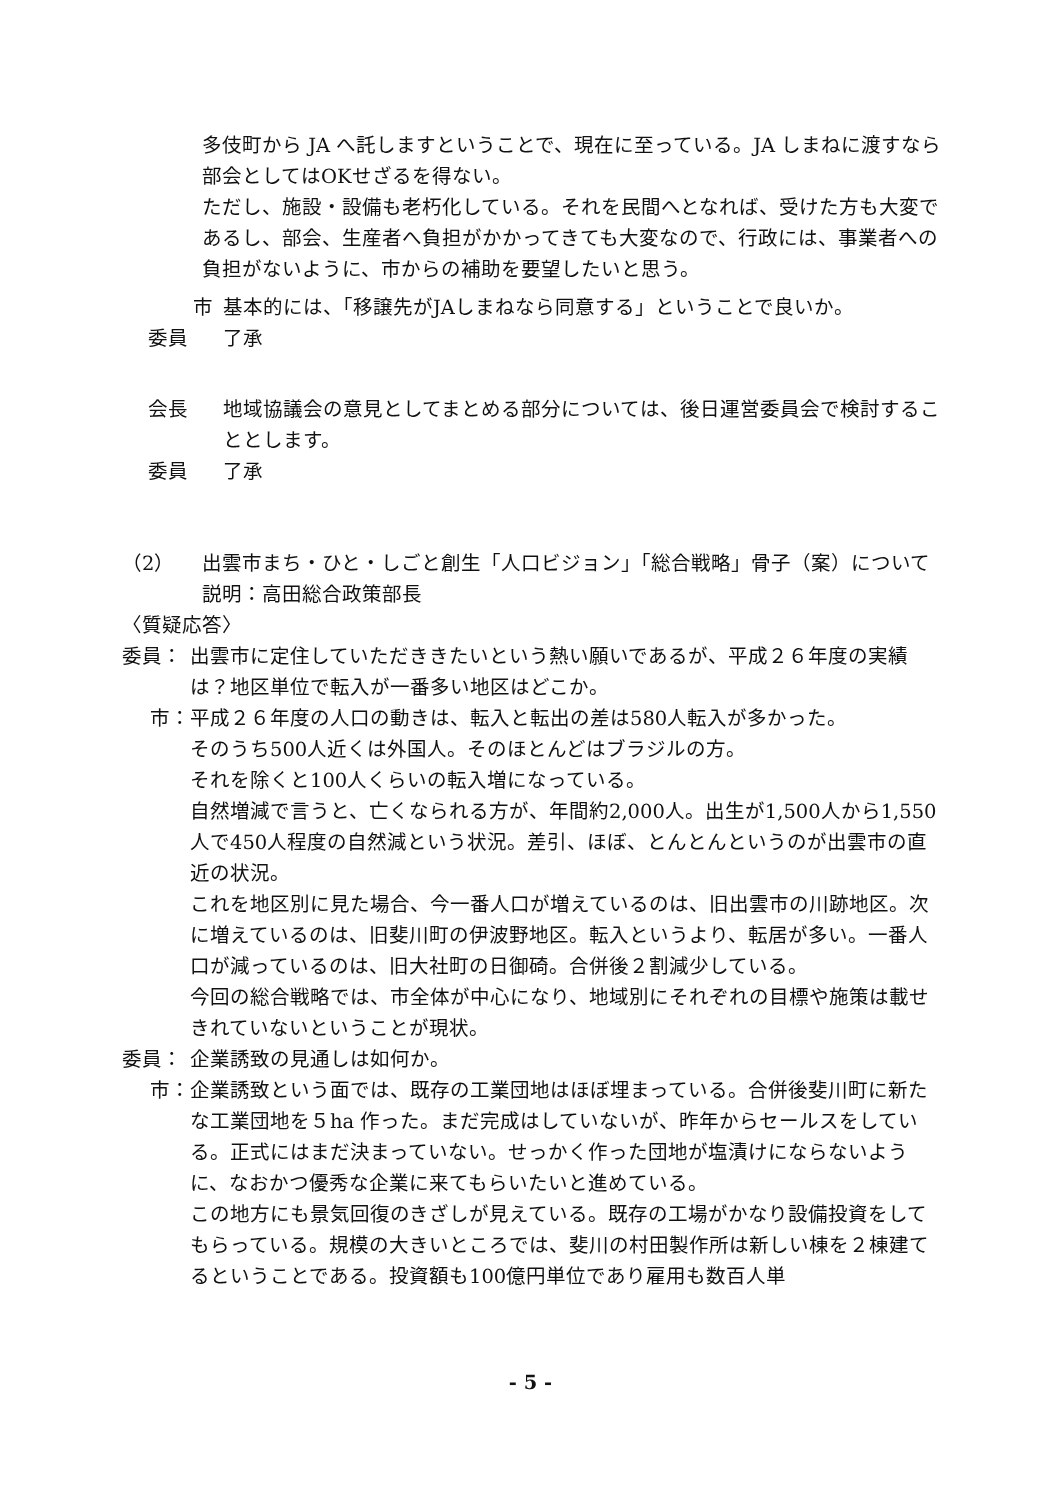多伎町から JA へ託しますということで、現在に至っている。JA しまねに渡すなら部会としてはOKせざるを得ない。
ただし、施設・設備も老朽化している。それを民間へとなれば、受けた方も大変であるし、部会、生産者へ負担がかかってきても大変なので、行政には、事業者への負担がないように、市からの補助を要望したいと思う。
市 基本的には、「移譲先がJAしまねなら同意する」ということで良いか。
委員 了承
会長 地域協議会の意見としてまとめる部分については、後日運営委員会で検討することとします。
委員 了承
（2） 出雲市まち・ひと・しごと創生「人口ビジョン」「総合戦略」骨子（案）について
説明：高田総合政策部長
〈質疑応答〉
委員： 出雲市に定住していただききたいという熱い願いであるが、平成２６年度の実績は？地区単位で転入が一番多い地区はどこか。
市： 平成２６年度の人口の動きは、転入と転出の差は580人転入が多かった。
そのうち500人近くは外国人。そのほとんどはブラジルの方。
それを除くと100人くらいの転入増になっている。
自然増減で言うと、亡くなられる方が、年間約2,000人。出生が1,500人から1,550人で450人程度の自然減という状況。差引、ほぼ、とんとんというのが出雲市の直近の状況。
これを地区別に見た場合、今一番人口が増えているのは、旧出雲市の川跡地区。次に増えているのは、旧斐川町の伊波野地区。転入というより、転居が多い。一番人口が減っているのは、旧大社町の日御碕。合併後２割減少している。
今回の総合戦略では、市全体が中心になり、地域別にそれぞれの目標や施策は載せきれていないということが現状。
委員： 企業誘致の見通しは如何か。
市： 企業誘致という面では、既存の工業団地はほぼ埋まっている。合併後斐川町に新たな工業団地を５ha 作った。まだ完成はしていないが、昨年からセールスをしている。正式にはまだ決まっていない。せっかく作った団地が塩漬けにならないように、なおかつ優秀な企業に来てもらいたいと進めている。
この地方にも景気回復のきざしが見えている。既存の工場がかなり設備投資をしてもらっている。規模の大きいところでは、斐川の村田製作所は新しい棟を２棟建てるということである。投資額も100億円単位であり雇用も数百人単
- 5 -